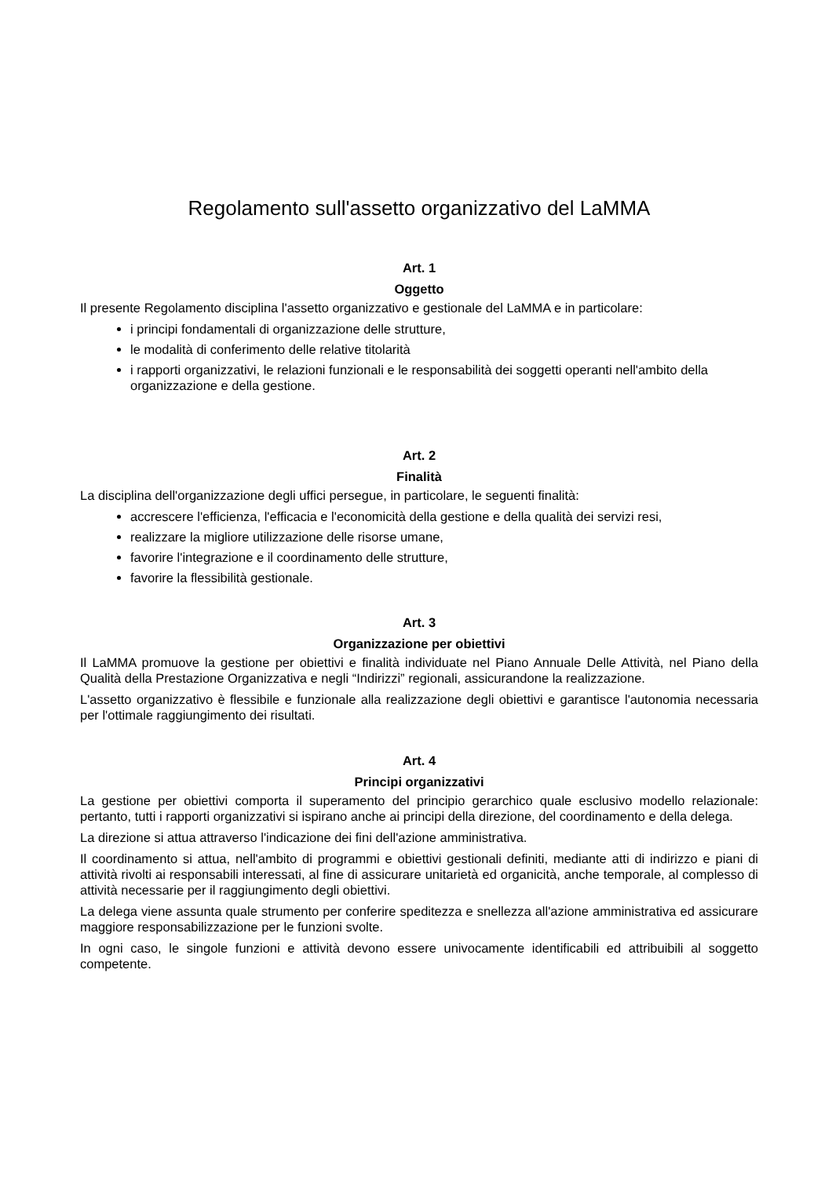Regolamento sull'assetto organizzativo del LaMMA
Art. 1
Oggetto
Il presente Regolamento disciplina l'assetto organizzativo e gestionale del LaMMA e in particolare:
i principi fondamentali di organizzazione delle strutture,
le modalità di conferimento delle relative titolarità
i rapporti organizzativi, le relazioni funzionali e le responsabilità dei soggetti operanti nell'ambito della organizzazione e della gestione.
Art. 2
Finalità
La disciplina dell'organizzazione degli uffici persegue, in particolare, le seguenti finalità:
accrescere l'efficienza, l'efficacia e l'economicità della gestione e della qualità dei servizi resi,
realizzare la migliore utilizzazione delle risorse umane,
favorire l'integrazione e il coordinamento delle strutture,
favorire la flessibilità gestionale.
Art. 3
Organizzazione per obiettivi
Il LaMMA promuove la gestione per obiettivi e finalità individuate nel Piano Annuale Delle Attività, nel Piano della Qualità della Prestazione Organizzativa e negli “Indirizzi” regionali, assicurandone la realizzazione.
L'assetto organizzativo è flessibile e funzionale alla realizzazione degli obiettivi e garantisce l'autonomia necessaria per l'ottimale raggiungimento dei risultati.
Art. 4
Principi organizzativi
La gestione per obiettivi comporta il superamento del principio gerarchico quale esclusivo modello relazionale: pertanto, tutti i rapporti organizzativi si ispirano anche ai principi della direzione, del coordinamento e della delega.
La direzione si attua attraverso l'indicazione dei fini dell'azione amministrativa.
Il coordinamento si attua, nell'ambito di programmi e obiettivi gestionali definiti, mediante atti di indirizzo e piani di attività rivolti ai responsabili interessati, al fine di assicurare unitarietà ed organicità, anche temporale, al complesso di attività necessarie per il raggiungimento degli obiettivi.
La delega viene assunta quale strumento per conferire speditezza e snellezza all'azione amministrativa ed assicurare maggiore responsabilizzazione per le funzioni svolte.
In ogni caso, le singole funzioni e attività devono essere univocamente identificabili ed attribuibili al soggetto competente.